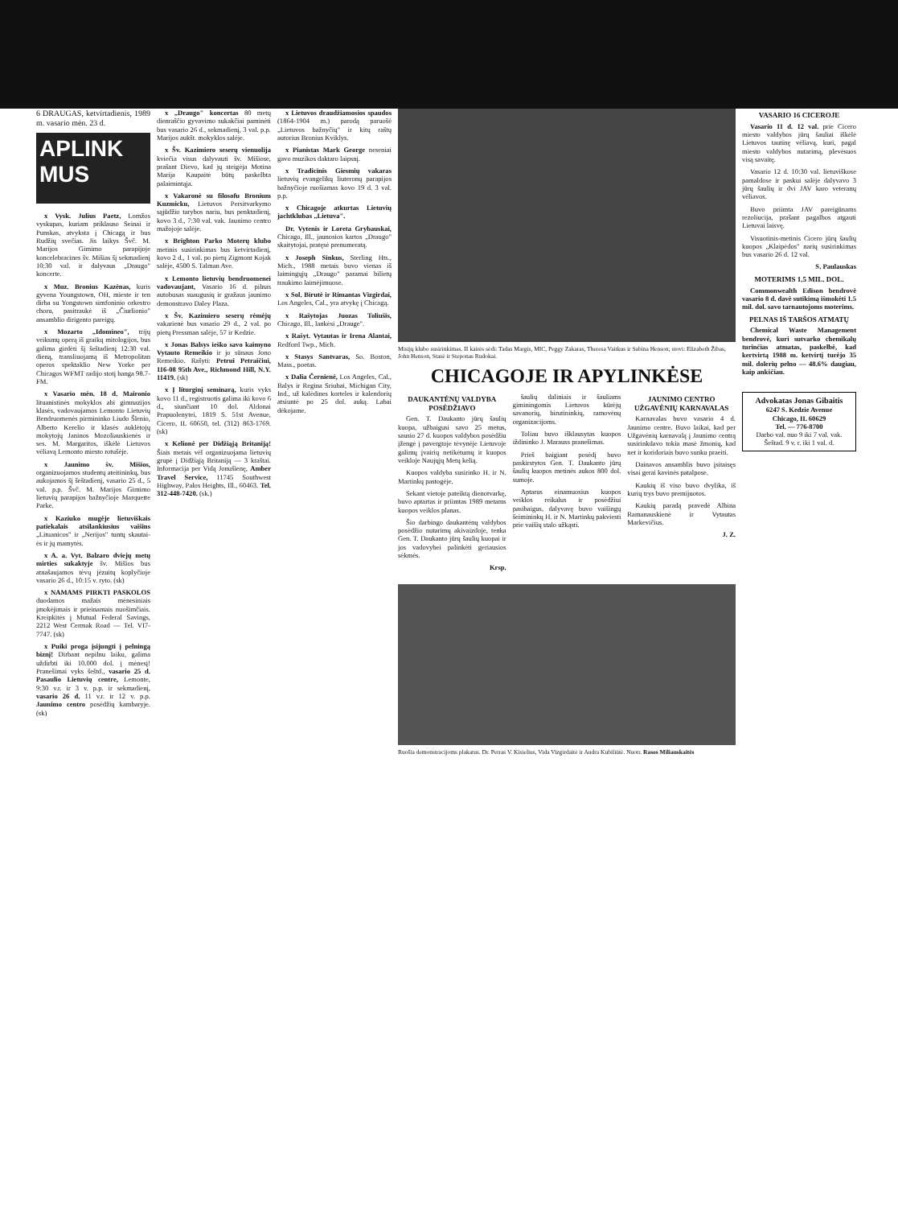6 DRAUGAS, ketvirtadienis, 1989 m. vasario mėn. 23 d.
APLINK MUS
x Vysk. Julius Paetz, Lomžos vyskupas, kuriam priklauso Seinai ir Punskas, atvyksta į Chicagą ir bus Rudžių svečias. Jis laikys Švč. M. Marijos Gimimo parapijoje koncelebracines šv. Mišias šį sekmadienį 10:30 val. ir dalyvaus „Draugo" koncerte.
x Muz. Bronius Kazėnas, kuris gyvena Youngstown, OH, mieste ir ten dirba su Yongstown simfoninio orkestro choru, pasitraukė iš „Čiurlionio" ansamblio dirigento pareigų.
x Mozarto „Idomineo", trijų veiksmų operą iš graikų mitologijos, bus galima girdėti šį šeštadienį 12:30 val. dieną, transliuojamą iš Metropolitan operos spektaklio New Yorke per Chicagos WFMT radijo stotį banga 98.7-FM.
x Vasario mėn. 18 d. Maironio lituanistinės mokyklos abi gimnazijos klasės, vadovaujamos Lemonto Lietuvių Bendruomenės pirmininko Liudo Šlenio, Alberto Kerelio ir klasės auklėtojų mokytojų Janinos Mozoliauskienės ir ses. M. Margaritos, iškėlė Lietuvos vėliavą Lemonto miesto rotušėje.
x Jaunimo šv. Mišios, organizuojamos studentų ateitininkų, bus aukojamos šį šeštadienį, vasario 25 d., 5 val. p.p. Švč. M. Marijos Gimimo lietuvių parapijos bažnyčioje Marquette Parke.
x Kaziuko mugėje lietuviškais patiekalais atsilankiusius vaišins „Lituanicos" ir „Nerijos" tuntų skautai-ės ir jų mamytės.
x A. a. Vyt. Balzaro dviejų metų mirties sukaktyje šv. Mišios bus atnašaujamos tėvų jėzuitų koplyčioje vasario 26 d., 10:15 v. ryto. (sk)
x NAMAMS PIRKTI PASKOLOS duodamos mažais mėnesiniais įmokėjimais ir prieinamais nuošimčiais. Kreipkitės į Mutual Federal Savings, 2212 West Cermak Road — Tel. VI7-7747. (sk)
x Puiki proga įsijungti į pelningą biznį! Dirbant nepilnu laiku, galima uždirbti iki 10.000 dol. į mėnesį! Pranešimai vyks šeštd., vasario 25 d. Pasaulio Lietuvių centre, Lemonte, 9:30 v.r. ir 3 v. p.p. ir sekmadienį, vasario 26 d. 11 v.r. ir 12 v. p.p. Jaunimo centro posėdžių kambaryje. (sk)
x „Draugo" koncertas 80 metų dienraščio gyvavimo sukakčiai paminėti bus vasario 26 d., sekmadienį, 3 val. p.p. Marijos aukšt. mokyklos salėje.
x Šv. Kazimiero seserų vienuolija kviečia visus dalyvauti šv. Mišiose, prašant Dievo, kad jų steigėja Motina Marija Kaupaitė būtų paskelbta palaimintąja.
x Vakaronė su filosofu Bronium Kuzmicku, Lietuvos Persitvarkymo sąjūdžio tarybos nariu, bus penktadienį, kovo 3 d., 7:30 val. vak. Jaunimo centro mažojoje salėje.
x Brighton Parko Moterų klubo metinis susirinkimas bus ketvirtadienį, kovo 2 d., 1 val. po pietų Zigmont Kojak salėje, 4500 S. Talman Ave.
x Lemonto lietuvių bendruomenei vadovaujant, Vasario 16 d. pilnas autobusas suaugusių ir gražaus jaunimo demonstravo Daley Plaza.
x Šv. Kazimiero seserų rėmėjų vakarienė bus vasario 29 d., 2 val. po pietų Pressman salėje, 57 ir Kedzie.
x Jonas Balsys ieško savo kaimyno Vytauto Remeikio ir jo sūnaus Jono Remeikio. Rašyti: Petrui Petraičiui, 116-08 95th Ave., Richmond Hill, N.Y. 11419. (sk)
x Į liturginį seminarą, kuris vyks kovo 11 d., registruotis galima iki kovo 6 d., siunčiant 10 dol. Aldonai Prapuolenytei, 1819 S. 51st Avenue, Cicero, IL 60650, tel. (312) 863-1769. (sk)
x Kelionė per Didžiąją Britaniją! Šiais metais vėl organizuojama lietuvių grupė į Didžiąją Britaniją — 3 kraštai. Informacija per Vidą Jonušienę, Amber Travel Service, 11745 Southwest Highway, Palos Heights, Ill., 60463. Tel. 312-448-7420. (sk.)
x Lietuvos draudžiamosios spaudos (1864-1904 m.) parodą paruošė „Lietuvos bažnyčių" ir kitų raštų autorius Bronius Kviklys.
x Pianistas Mark George neseniai gavo muzikos daktaro laipsnį.
x Tradicinis Giesmių vakaras lietuvių evangelikų liuteronų parapijos bažnyčioje ruošiamas kovo 19 d. 3 val. p.p.
x Chicagoje atkurtas Lietuvių jachtklubas „Lietuva".
Dr. Vytenis ir Loreta Grybauskai, Chicago, Ill., jaunosios kartos „Draugo" skaitytojai, pratęsė prenumeratą.
x Joseph Sinkus, Sterling Hts., Mich., 1988 metais buvo vienas iš laimingųjų „Draugo" paramai bilietų traukimo laimėjimuose.
x Sol. Birutė ir Rimantas Vizgirdai, Los Angeles, Cal., yra atvykę į Chicagą.
x Rašytojas Juozas Toliušis, Chicago, Ill., lankėsi „Drauge".
x Rašyt. Vytautas ir Irena Alantai, Redford Twp., Mich.
x Stasys Santvaras, So. Boston, Mass., poetas.
x Dalia Černienė, Los Angeles, Cal., Balys ir Regina Sriubai, Michigan City, Ind., už kalėdines korteles ir kalendorių atsiuntė po 25 dol. auką. Labai dėkojame.
Misijų klubo susirinkimas. Iš kairės sėdi: Tadas Margis, MIC, Peggy Zakaras, Theresa Vaitkus ir Sabina Henson; stovi: Elizabeth Žibas, John Henson, Stasė ir Steponas Rudokai.
CHICAGOJE IR APYLINKĖSE
DAUKANTĖNŲ VALDYBA POSĖDŽIAVO
Gen. T. Daukanto jūrų šaulių kuopa, užbaigusi savo 25 metus, sausio 27 d. kuopos valdybos posėdžiu įžengė į pavergtoje tėvynėje Lietuvoje galimų įvairių netikėtumų ir kuopos veikloje Naujųjų Metų kelią.
Kuopos valdyba susirinko H. ir N. Martinkų pastogėje.
Sekant vietoje pateiktą dienotvarkę, buvo aptartas ir priimtas 1989 metams kuopos veiklos planas.
Šio darbingo daukantėnų valdybos posėdžio nutarimų akivaizdoje, tenka Gen. T. Daukanto jūrų šaulių kuopai ir jos vadovybei palinkėti geriausios sėkmės.
Krsp.
šaulių daliniais ir šauliams giminingomis Lietuvos kūrėjų savanorių, birutininkių, ramovėnų organizacijoms.
Toliau buvo išklausytas kuopos iždininko J. Marauss pranešimas.
Prieš baigiant posėdį buvo paskirstytos Gen. T. Daukanto jūrų šaulių kuopos metinės aukos 800 dol. sumoje.
Aptarus einamuosius kuopos veiklos reikalus ir posėdžiui pasibaigus, dalyvavę buvo vaišingų šeimininkų H. ir N. Martinkų pakviesti prie vaišių stalo užkąsti.
JAUNIMO CENTRO UŽGAVĖNIŲ KARNAVALAS
Karnavalas buvo vasario 4 d. Jaunimo centre. Buvo laikai, kad per Užgavėnių karnavalą į Jaunimo centrą susirinkdavo tokia masė žmonių, kad net ir koridoriais buvo sunku praeiti.
Dainavos ansamblis buvo įsitaisęs visai gerai kavinės patalpose.
Kaukių iš viso buvo dvylika, iš kurių trys buvo premijuotos.
Kaukių paradą pravedė Albina Ramanauskienė ir Vytautas Markevičius.
J. Z.
Ruošia demonstracijoms plakatus. Dr. Petras V. Kisielius, Vida Vizgirdaitė ir Audra Kubiliūtė. Nuotr. Rasos Miliauskaitės
VASARIO 16 CICEROJE
Vasario 11 d. 12 val. prie Cicero miesto valdybos jūrų šauliai iškėlė Lietuvos tautinę vėliavą, kuri, pagal miesto valdybos nutarimą, plevėsuos visą savaitę.
Vasario 12 d. 10:30 val. lietuviškose pamaldose ir paskui salėje dalyvavo 3 jūrų šaulių ir dvi JAV karo veteranų vėliavos.
Buvo priimta JAV pareigūnams rezoliucija, prašant pagalbos atgauti Lietuvai laisvę.
Visuotinis-metinis Cicero jūrų šaulių kuopos „Klaipėdos" narių susirinkimas bus vasario 26 d. 12 val.
S. Paulauskas
MOTERIMS 1.5 MIL. DOL.
Commonwealth Edison bendrovė vasario 8 d. davė sutikimą išmokėti 1.5 mil. dol. savo tarnautojoms moterims.
PELNAS IŠ TARŠOS ATMATŲ
Chemical Waste Management bendrovė, kuri sutvarko chemikalų turinčias atmatas, paskelbė, kad kertvirtą 1988 m. ketvirtį turėjo 35 mil. dolerių pelno — 48.6% daugiau, kaip ankščiau.
Advokatas Jonas Gibaitis
6247 S. Kedzie Avenue
Chicago, IL 60629
Tel. — 776-8700
Darbo val. nuo 9 iki 7 val. vak. Šeštad. 9 v. r. iki 1 val. d.